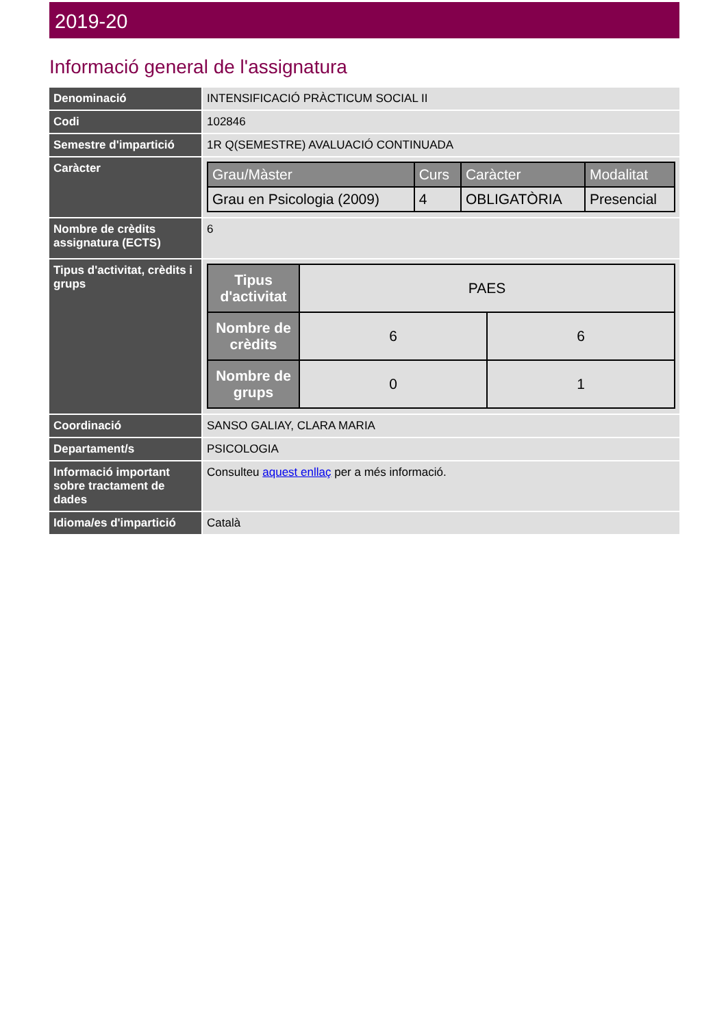2019-20
Informació general de l'assignatura
| Denominació | INTENSIFICACIÓ PRÀCTICUM SOCIAL II |
| Codi | 102846 |
| Semestre d'impartició | 1R Q(SEMESTRE) AVALUACIÓ CONTINUADA |
| Caràcter | / Grau/Màster / Curs / Caràcter / Modalitat / / --- / --- / --- / --- / / Grau en Psicologia (2009) / 4 / OBLIGATÒRIA / Presencial / |
| Nombre de crèdits assignatura (ECTS) | 6 |
| Tipus d'activitat, crèdits i grups | / Tipus d'activitat / PAES / / / Nombre de crèdits / 6 / 6 / / Nombre de grups / 0 / 1 / |
| Coordinació | SANSO GALIAY, CLARA MARIA |
| Departament/s | PSICOLOGIA |
| Informació important sobre tractament de dades | Consulteu aquest enllaç per a més informació. |
| Idioma/es d'impartició | Català |